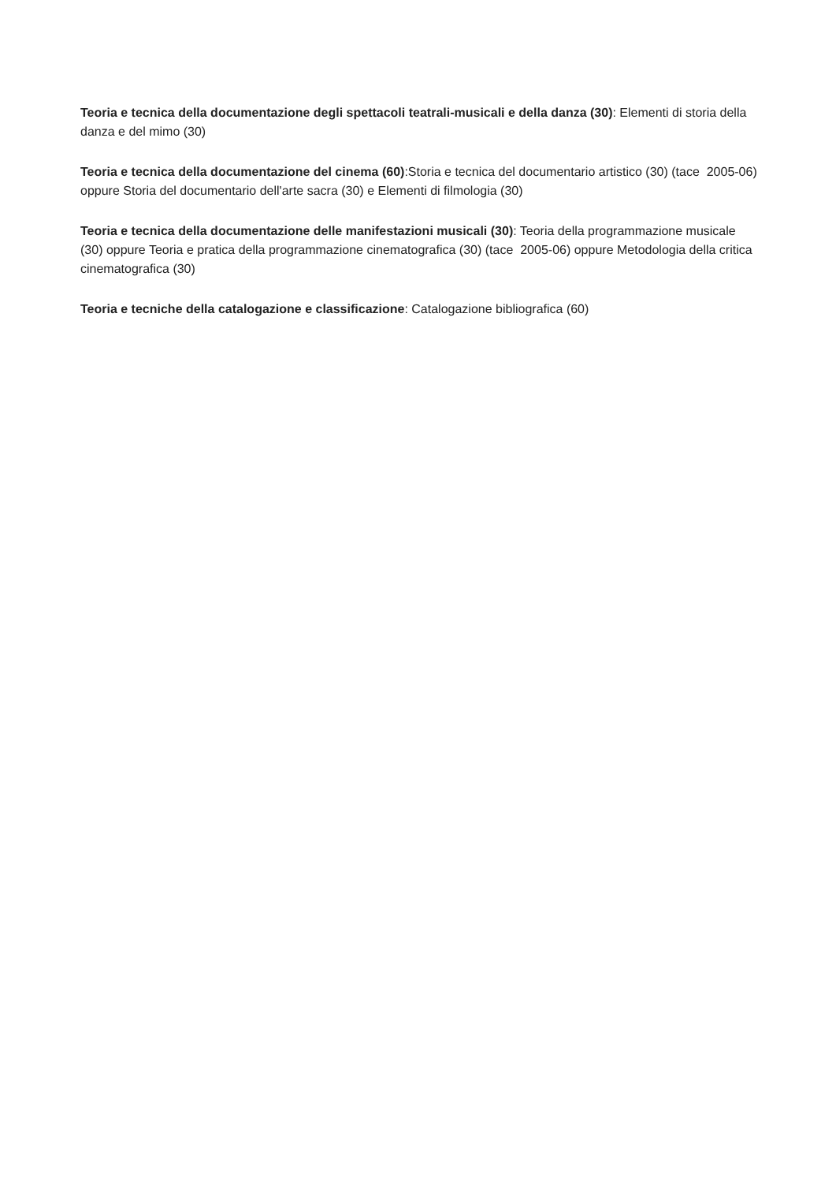Teoria e tecnica della documentazione degli spettacoli teatrali-musicali e della danza (30): Elementi di storia della danza e del mimo (30)
Teoria e tecnica della documentazione del cinema (60):Storia e tecnica del documentario artistico (30) (tace 2005-06) oppure Storia del documentario dell'arte sacra (30) e Elementi di filmologia (30)
Teoria e tecnica della documentazione delle manifestazioni musicali (30): Teoria della programmazione musicale (30) oppure Teoria e pratica della programmazione cinematografica (30) (tace 2005-06) oppure Metodologia della critica cinematografica (30)
Teoria e tecniche della catalogazione e classificazione: Catalogazione bibliografica (60)